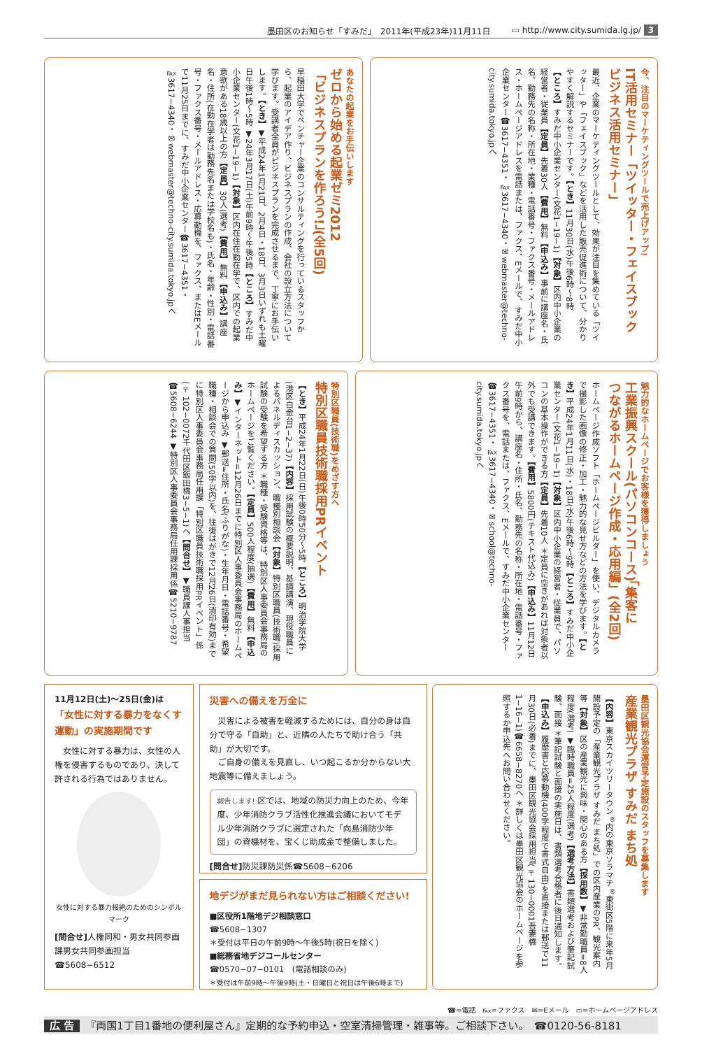墨田区のお知らせ「すみだ」　2011年(平成23年)11月11日
▭ http://www.city.sumida.lg.jp/ 3
今、注目のマーケティングツールで売上げアップ!
IT活用セミナー「ツイッター・フェイスブック
ビジネス活用セミナー」
最近、企業のマーケティングツールとして、効果が注目を集めている「ツイッター」や「フェイスブック」などを活用した販売促進術について、分かりやすく解説するセミナーです。【とき】11月30日(水)午後6時〜8時【ところ】すみだ中小企業センター(文花1−19−1)【対象】区内中小企業の経営者・従業員【定員】先着30人【費用】無料【申込み】事前に講座名・氏名、勤務先の名称・所在地・業種・電話番号・ファクス番号・メールアドレス・ホームページアドレスを電話または、ファクス、Eメールで、すみだ中小企業センター☎3617−4351・℻3617−4340・✉webmaster@techno-city.sumida.tokyo.jpへ
あなたの起業をお手伝いします
ゼロから始める起業ゼミ2012
「ビジネスプランを作ろう!」(全5回)
早稲田大学でベンチャー企業のコンサルティングを行っているスタッフから、起業のアイデア作り、ビジネスプランの作成、会社の設立方法について学びます。受講者全員がビジネスプランを完成させるまで、丁寧にお手伝いします。【とき】▼平成24年1月21日、2月4日・18日、3月3日いずれも土曜日午後1時〜5時 ▼24年3月17日(土)午前9時〜午後5時【ところ】すみだ中小企業センター(文花1−19−1)【対象】区内在住在勤在学で、区内での起業意欲がある18歳以上の方【定員】30人(選考)【費用】無料【申込み】講座名・住所(在勤在学者は勤務先名または学校名も)・氏名・年齢・性別・電話番号・ファクス番号・メールアドレス・応募動機を、ファクス、またはEメールで11月25日までに、すみだ中小企業センター☎3617−4351・℻3617−4340・✉webmaster@techno-city.sumida.tokyo.jpへ
魅力的なホームページでお客様を獲得しましょう
工業振興スクール(パソコンコース)「集客に
つながるホームページ作成・応用編」(全2回)
ホームページ作成ソフト「ホームページビルダー」を使い、デジタルカメラで撮影した画像の修正・加工・魅力的な見せ方などの方法を学びます。【とき】平成24年1月11日(水)・18日(水)午後6時〜9時【ところ】すみだ中小企業センター(文花1−19−1)【対象】区内中小企業の経営者・従業員で、パソコンの基本操作ができる方【定員】先着10人 ＊定員に空きがあれば対象者以外でも受講できます。【費用】5800円(テキスト代込み)【申込み】11月12日午前9時から、講座名・住所・氏名、勤務先の名称・所在地・電話番号・ファクス番号を、電話または、ファクス、Eメールで、すみだ中小企業センター☎3617−4351・℻3617−4340・✉school@techno-city.sumida.tokyo.jpへ
特別区職員(技術職)をめざす方へ
特別区職員技術職採用PRイベント
【とき】平成24年1月22日(日)午後0時50分〜5時【ところ】明治学院大学(港区白金台1−2−37)【内容】採用試験の概要説明、基調講演、現役職員によるパネルディスカッション、職種別相談会【対象】特別区職員(技術職)採用試験の受験を希望する方 ＊職種・受験資格等は、特別区人事委員会事務局のホームページをご覧ください。【定員】500人程度(抽選)【費用】無料【申込み】▼インターネット=12月26日までに特別区人事委員会事務局のホームページから申込み ▼郵送=住所・氏名(ふりがな)・生年月日・電話番号・希望職種・相談会での質問(50字以内)を、往復はがきで12月26日(消印有効)までに特別区人事委員会事務局任用課「特別区職員技術職採用PRイベント」係(〒102−0072千代田区飯田橋3−5−1)へ【問合せ】▼職員課人事担当☎5608−6244 ▼特別区人事委員会事務局任用課採用係☎5210−9787
墨田区観光協会運営予定施設のスタッフを募集します
産業観光プラザ すみだ まち処
【内容】東京スカイツリータウン<sup>®</sup>内の東京ソラマチ<sup>®</sup>東街区5階に来年5月開設予定の「産業観光プラザ すみだ まち処」での区内産業のPR、観光案内等【対象】区の産業観光に興味・関心のある方【採用数】▼非常勤職員=8人程度(選考) ▼臨時職員=25人程度(選考)【選考方法】書類選考および筆記試験、面接 ＊筆記試験と面接の実施日は、書類選考合格者に後日通知します。【申込み】履歴書と応募動機(400字程度で書式自由)を直接または郵送で11月30日(必着)までに、墨田区観光協会採用担当(〒130−0001吾妻橋1−16−1)☎6658−8270へ ＊詳しくは墨田区観光協会のホームページを参照するか申込先へお問い合わせください。
災害への備えを万全に
　災害による被害を軽減するためには、自分の身は自分で守る「自助」と、近隣の人たちで助け合う「共助」が大切です。
　ご自身の備えを見直し、いつ起こるか分からない大地震等に備えましょう。
報告します! 区では、地域の防災力向上のため、今年度、少年消防クラブ活性化推進会議においてモデル少年消防クラブに選定された「向島消防少年団」の資機材を、宝くじ助成金で整備しました。
[問合せ] 防災課防災係☎5608−6206
地デジがまだ見られない方はご相談ください!
■区役所1階地デジ相談窓口
☎5608−1307
＊受付は平日の午前9時〜午後5時(祝日を除く)
■総務省地デジコールセンター
☎0570−07−0101　(電話相談のみ)
＊受付は午前9時〜午後9時(土・日曜日と祝日は午後6時まで)
11月12日(土)〜25日(金)は
「女性に対する暴力をなくす運動」の実施期間です
　女性に対する暴力は、女性の人権を侵害するものであり、決して許される行為ではありません。
女性に対する暴力根絶のためのシンボルマーク
[問合せ] 人権同和・男女共同参画課男女共同参画担当☎5608−6512
☎=電話　℻=ファクス　✉=Eメール　▭=ホームページアドレス
広 告 『両国1丁目1番地の便利屋さん』定期的な予約申込・空室清掃管理・雑事等。ご相談下さい。　☎0120-56-8181